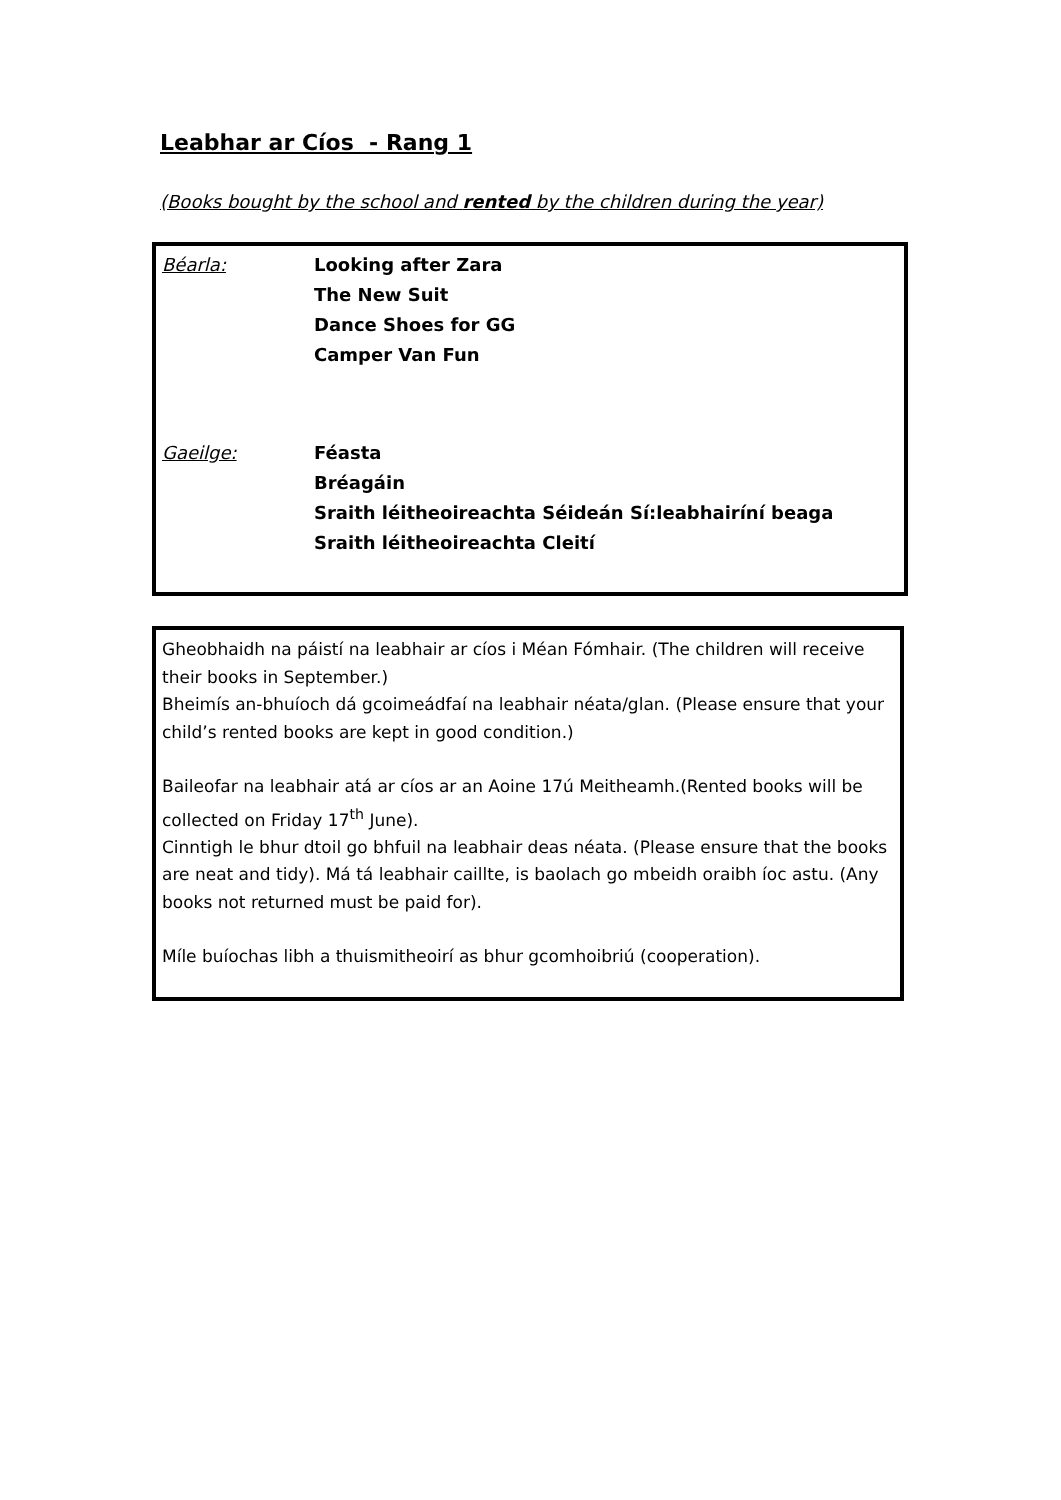Leabhar ar Cíos - Rang 1
(Books bought by the school and rented by the children during the year)
| Béarla: | Looking after Zara The New Suit Dance Shoes for GG Camper Van Fun |
| Gaeilge: | Féasta Bréagáin Sraith léitheoireachta Séideán Sí:leabhairíní beaga Sraith léitheoireachta Cleití |
Gheobhaidh na páistí na leabhair ar cíos i Méan Fómhair. (The children will receive their books in September.)
Bheimís an-bhuíoch dá gcoimeádfaí na leabhair néata/glan. (Please ensure that your child’s rented books are kept in good condition.)
Baileofar na leabhair atá ar cíos ar an Aoine 17ú Meitheamh.(Rented books will be collected on Friday 17<sup>th</sup> June).
Cinntigh le bhur dtoil go bhfuil na leabhair deas néata. (Please ensure that the books are neat and tidy). Má tá leabhair caillte, is baolach go mbeidh oraibh íoc astu. (Any books not returned must be paid for).
Míle buíochas libh a thuismitheoirí as bhur gcomhoibriú (cooperation).